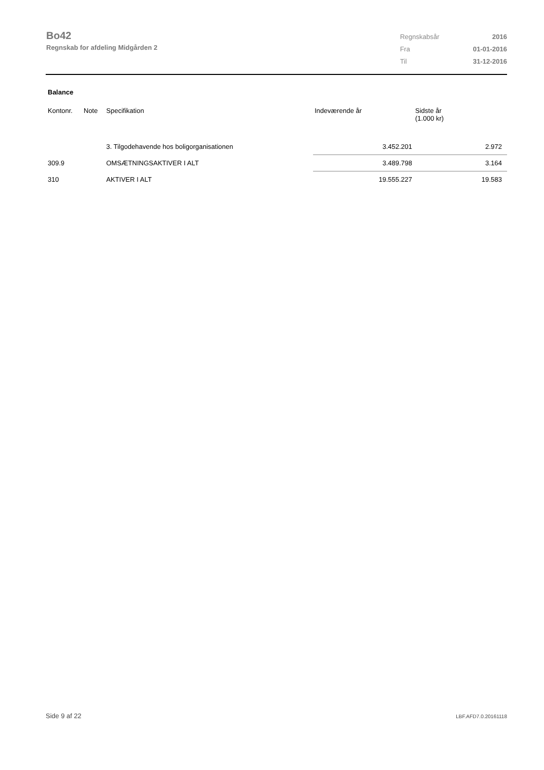Bo42
Regnskab for afdeling Midgården 2
| Regnskabsår | 2016 |
| Fra | 01-01-2016 |
| Til | 31-12-2016 |
Balance
| Kontonr. | Note | Specifikation | Indeværende år | Sidste år (1.000 kr) |
| --- | --- | --- | --- | --- |
| | | 3. Tilgodehavende hos boligorganisationen | 3.452.201 | 2.972 |
| 309.9 | | OMSÆTNINGSAKTIVER I ALT | 3.489.798 | 3.164 |
| 310 | | AKTIVER I ALT | 19.555.227 | 19.583 |
Side 9 af 22 LBF.AFD7.0.20161118